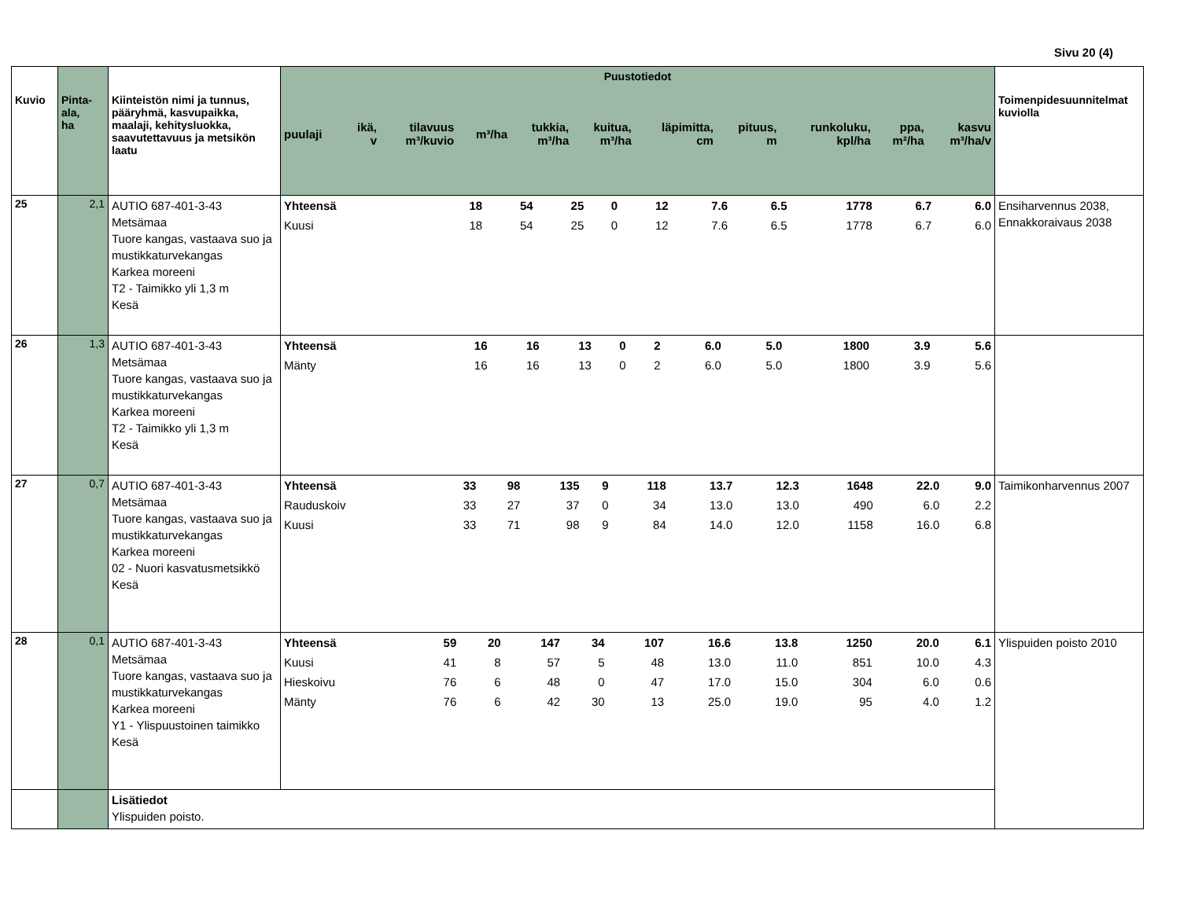Sivu 20 (4)
| Kuvio | Pinta- ala, ha | Kiinteistön nimi ja tunnus, pääryhmä, kasvupaikka, maalaji, kehitysluokka, saavutettavuus ja metsikön laatu | Puustotiedot / puulaji / ikä, v / tilavuus m³/kuvio / m³/ha / tukkia, m³/ha / kuitua, m³/ha / läpimitta, cm / pituus, m / runkoluku, kpl/ha / ppa, m²/ha / kasvu m³/ha/v / / --- / --- / --- / --- / --- / --- / --- / --- / --- / --- / --- / | Toimenpidesuunnitelmat kuviolla |
| --- | --- | --- | --- | --- |
| 25 | 2,1 | AUTIO 687-401-3-43 Metsämaa Tuore kangas, vastaava suo ja mustikkaturvekangas Karkea moreeni T2 - Taimikko yli 1,3 m Kesä | / Yhteensä / 18 / 54 / 25 / 0 / 12 / 7.6 / 6.5 / 1778 / 6.7 / 6.0 / / Kuusi / 18 / 54 / 25 / 0 / 12 / 7.6 / 6.5 / 1778 / 6.7 / 6.0 / | Ensiharvennus 2038, Ennakkoraivaus 2038 |
| 26 | 1,3 | AUTIO 687-401-3-43 Metsämaa Tuore kangas, vastaava suo ja mustikkaturvekangas Karkea moreeni T2 - Taimikko yli 1,3 m Kesä | / Yhteensä / 16 / 16 / 13 / 0 / 2 / 6.0 / 5.0 / 1800 / 3.9 / 5.6 / / Mänty / 16 / 16 / 13 / 0 / 2 / 6.0 / 5.0 / 1800 / 3.9 / 5.6 / | |
| 27 | 0,7 | AUTIO 687-401-3-43 Metsämaa Tuore kangas, vastaava suo ja mustikkaturvekangas Karkea moreeni 02 - Nuori kasvatusmetsikkö Kesä | / Yhteensä / 33 / 98 / 135 / 9 / 118 / 13.7 / 12.3 / 1648 / 22.0 / 9.0 / / Rauduskoiv / 33 / 27 / 37 / 0 / 34 / 13.0 / 13.0 / 490 / 6.0 / 2.2 / / Kuusi / 33 / 71 / 98 / 9 / 84 / 14.0 / 12.0 / 1158 / 16.0 / 6.8 / | Taimikonharvennus 2007 |
| 28 | 0,1 | AUTIO 687-401-3-43 Metsämaa Tuore kangas, vastaava suo ja mustikkaturvekangas Karkea moreeni Y1 - Ylispuustoinen taimikko Kesä | / Yhteensä / 59 / 20 / 147 / 34 / 107 / 16.6 / 13.8 / 1250 / 20.0 / 6.1 / / Kuusi / 41 / 8 / 57 / 5 / 48 / 13.0 / 11.0 / 851 / 10.0 / 4.3 / / Hieskoivu / 76 / 6 / 48 / 0 / 47 / 17.0 / 15.0 / 304 / 6.0 / 0.6 / / Mänty / 76 / 6 / 42 / 30 / 13 / 25.0 / 19.0 / 95 / 4.0 / 1.2 / | Ylispuiden poisto 2010 |
| | | Lisätiedot Ylispuiden poisto. | | |